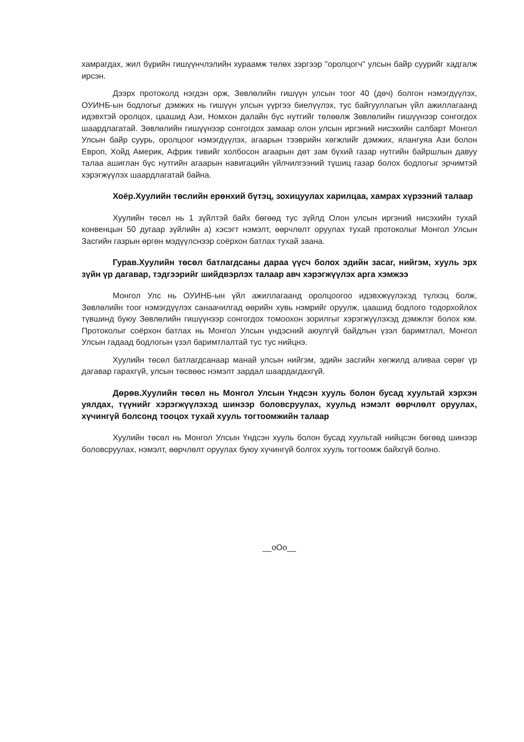хамрагдах, жил бүрийн гишүүнчлэлийн хураамж төлөх зэргээр "оролцогч" улсын байр суурийг хадгалж ирсэн.
Дээрх протоколд нэгдэн орж, Зөвлөлийн гишүүн улсын тоог 40 (дөч) болгон нэмэгдүүлэх, ОУИНБ-ын бодлогыг дэмжих нь гишүүн улсын үүргээ биелүүлэх, тус байгууллагын үйл ажиллагаанд идэвхтэй оролцох, цаашид Ази, Номхон далайн бүс нутгийг төлөөлж Зөвлөлийн гишүүнээр сонгогдох шаардлагатай. Зөвлөлийн гишүүнээр сонгогдох замаар олон улсын иргэний нисэхийн салбарт Монгол Улсын байр суурь, оролцоог нэмэгдүүлэх, агаарын тээврийн хөгжлийг дэмжих, ялангуяа Ази болон Европ, Хойд Америк, Африк тивийг холбосон агаарын дөт зам бүхий газар нутгийн байршлын давуу талаа ашиглан бүс нутгийн агаарын навигацийн үйлчилгээний түшиц газар болох бодлогыг эрчимтэй хэрэгжүүлэх шаардлагатай байна.
Хоёр.Хуулийн төслийн ерөнхий бүтэц, зохицуулах харилцаа, хамрах хүрээний талаар
Хуулийн төсөл нь 1 зүйлтэй байх бөгөөд тус зүйлд Олон улсын иргэний нисэхийн тухай конвенцын 50 дугаар зүйлийн а) хэсэгт нэмэлт, өөрчлөлт оруулах тухай протоколыг Монгол Улсын Засгийн газрын өргөн мэдүүлснээр соёрхон батлах тухай заана.
Гурав.Хуулийн төсөл батлагдсаны дараа үүсч болох эдийн засаг, нийгэм, хууль эрх зүйн үр дагавар, тэдгээрийг шийдвэрлэх талаар авч хэрэгжүүлэх арга хэмжээ
Монгол Улс нь ОУИНБ-ын үйл ажиллагаанд оролцоогоо идэвхжүүлэхэд түлхэц болж, Зөвлөлийн тоог нэмэгдүүлэх санаачилгад өөрийн хувь нэмрийг оруулж, цаашид бодлого тодорхойлох түвшинд буюу Зөвлөлийн гишүүнээр сонгогдох томоохон зорилгыг хэрэгжүүлэхэд дэмжлэг болох юм. Протоколыг соёрхон батлах нь Монгол Улсын үндэсний аюулгүй байдлын үзэл баримтлал, Монгол Улсын гадаад бодлогын үзэл баримтлалтай тус тус нийцнэ.
Хуулийн төсөл батлагдсанаар манай улсын нийгэм, эдийн засгийн хөгжилд аливаа сөрөг үр дагавар гарахгүй, улсын төсвөөс нэмэлт зардал шаардагдахгүй.
Дөрөв.Хуулийн төсөл нь Монгол Улсын Үндсэн хууль болон бусад хуультай хэрхэн уялдах, түүнийг хэрэгжүүлэхэд шинээр боловсруулах, хуульд нэмэлт өөрчлөлт оруулах, хүчингүй болсонд тооцох тухай хууль тогтоомжийн талаар
Хуулийн төсөл нь Монгол Улсын Үндсэн хууль болон бусад хуультай нийцсэн бөгөөд шинээр боловсруулах, нэмэлт, өөрчлөлт оруулах буюу хүчингүй болгох хууль тогтоомж байхгүй болно.
__oOo__